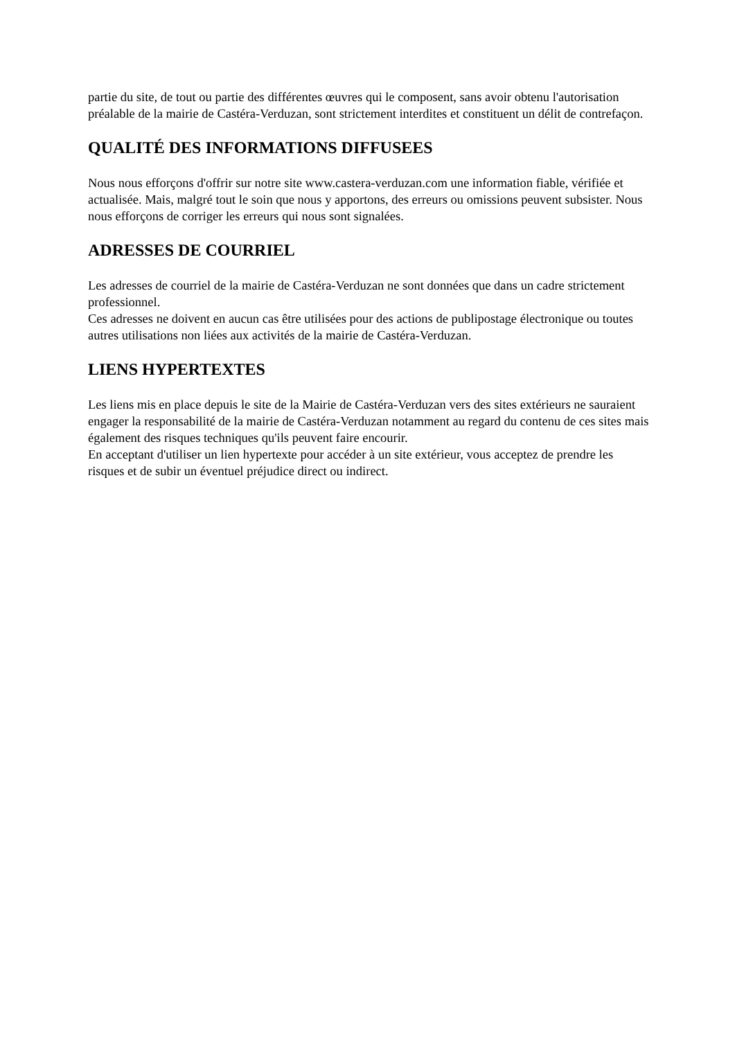partie du site, de tout ou partie des différentes œuvres qui le composent, sans avoir obtenu l'autorisation préalable de la mairie de Castéra-Verduzan, sont strictement interdites et constituent un délit de contrefaçon.
QUALITÉ DES INFORMATIONS DIFFUSEES
Nous nous efforçons d'offrir sur notre site www.castera-verduzan.com une information fiable, vérifiée et actualisée. Mais, malgré tout le soin que nous y apportons, des erreurs ou omissions peuvent subsister. Nous nous efforçons de corriger les erreurs qui nous sont signalées.
ADRESSES DE COURRIEL
Les adresses de courriel de la mairie de Castéra-Verduzan ne sont données que dans un cadre strictement professionnel.
Ces adresses ne doivent en aucun cas être utilisées pour des actions de publipostage électronique ou toutes autres utilisations non liées aux activités de la mairie de Castéra-Verduzan.
LIENS HYPERTEXTES
Les liens mis en place depuis le site de la Mairie de Castéra-Verduzan vers des sites extérieurs ne sauraient engager la responsabilité de la mairie de Castéra-Verduzan notamment au regard du contenu de ces sites mais également des risques techniques qu'ils peuvent faire encourir.
En acceptant d'utiliser un lien hypertexte pour accéder à un site extérieur, vous acceptez de prendre les risques et de subir un éventuel préjudice direct ou indirect.